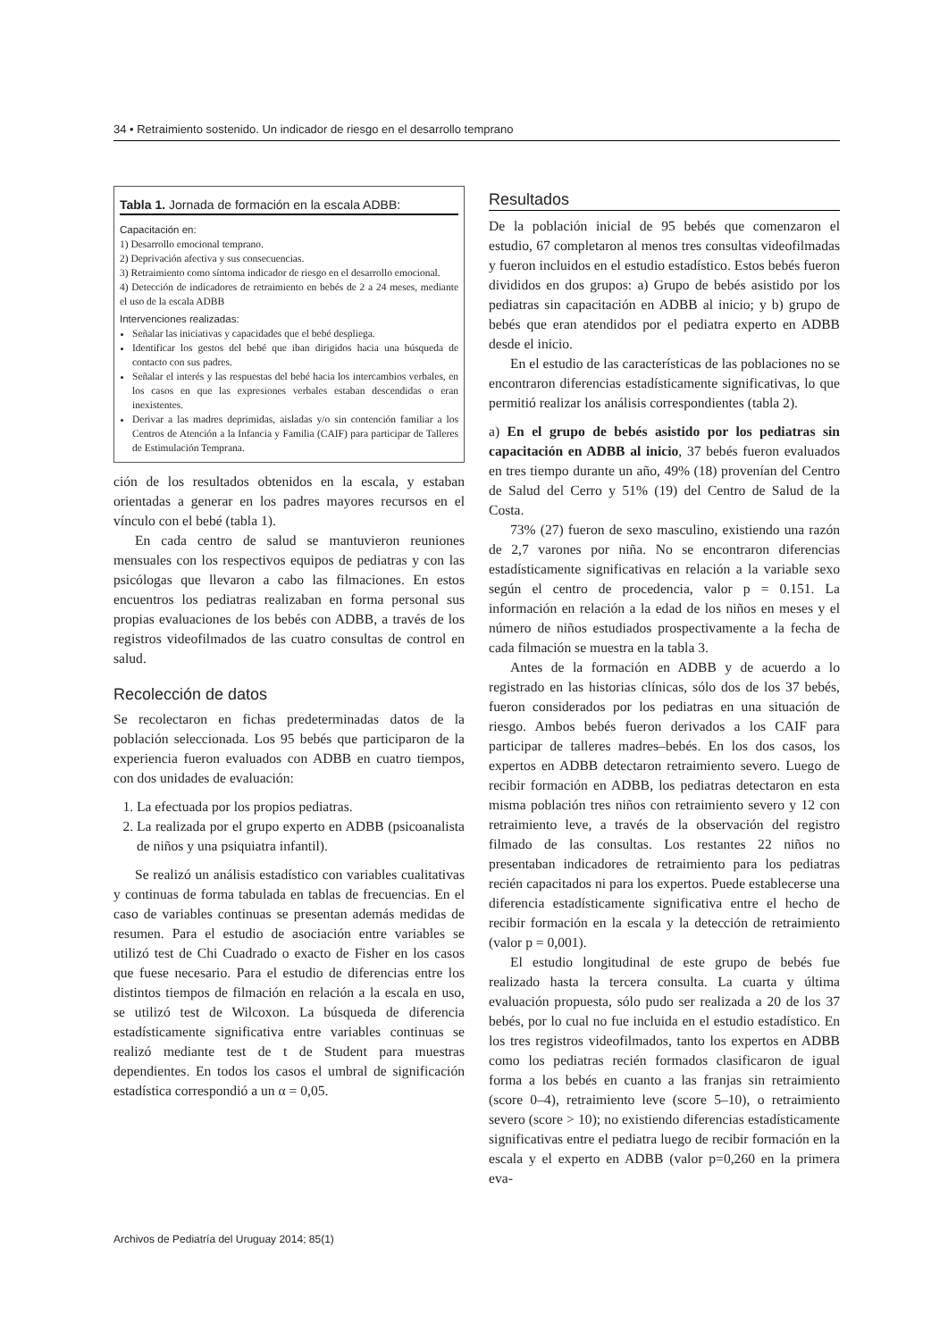34 • Retraimiento sostenido. Un indicador de riesgo en el desarrollo temprano
Tabla 1. Jornada de formación en la escala ADBB:
Capacitación en:
1) Desarrollo emocional temprano.
2) Deprivación afectiva y sus consecuencias.
3) Retraimiento como síntoma indicador de riesgo en el desarrollo emocional.
4) Detección de indicadores de retraimiento en bebés de 2 a 24 meses, mediante el uso de la escala ADBB
Intervenciones realizadas:
Señalar las iniciativas y capacidades que el bebé despliega.
Identificar los gestos del bebé que iban dirigidos hacia una búsqueda de contacto con sus padres.
Señalar el interés y las respuestas del bebé hacia los intercambios verbales, en los casos en que las expresiones verbales estaban descendidas o eran inexistentes.
Derivar a las madres deprimidas, aisladas y/o sin contención familiar a los Centros de Atención a la Infancia y Familia (CAIF) para participar de Talleres de Estimulación Temprana.
ción de los resultados obtenidos en la escala, y estaban orientadas a generar en los padres mayores recursos en el vínculo con el bebé (tabla 1).
En cada centro de salud se mantuvieron reuniones mensuales con los respectivos equipos de pediatras y con las psicólogas que llevaron a cabo las filmaciones. En estos encuentros los pediatras realizaban en forma personal sus propias evaluaciones de los bebés con ADBB, a través de los registros videofilmados de las cuatro consultas de control en salud.
Recolección de datos
Se recolectaron en fichas predeterminadas datos de la población seleccionada. Los 95 bebés que participaron de la experiencia fueron evaluados con ADBB en cuatro tiempos, con dos unidades de evaluación:
1. La efectuada por los propios pediatras.
2. La realizada por el grupo experto en ADBB (psicoanalista de niños y una psiquiatra infantil).
Se realizó un análisis estadístico con variables cualitativas y continuas de forma tabulada en tablas de frecuencias. En el caso de variables continuas se presentan además medidas de resumen. Para el estudio de asociación entre variables se utilizó test de Chi Cuadrado o exacto de Fisher en los casos que fuese necesario. Para el estudio de diferencias entre los distintos tiempos de filmación en relación a la escala en uso, se utilizó test de Wilcoxon. La búsqueda de diferencia estadísticamente significativa entre variables continuas se realizó mediante test de t de Student para muestras dependientes. En todos los casos el umbral de significación estadística correspondió a un α = 0,05.
Resultados
De la población inicial de 95 bebés que comenzaron el estudio, 67 completaron al menos tres consultas videofilmadas y fueron incluidos en el estudio estadístico. Estos bebés fueron divididos en dos grupos: a) Grupo de bebés asistido por los pediatras sin capacitación en ADBB al inicio; y b) grupo de bebés que eran atendidos por el pediatra experto en ADBB desde el inicio.
En el estudio de las características de las poblaciones no se encontraron diferencias estadísticamente significativas, lo que permitió realizar los análisis correspondientes (tabla 2).
a) En el grupo de bebés asistido por los pediatras sin capacitación en ADBB al inicio, 37 bebés fueron evaluados en tres tiempo durante un año, 49% (18) provenían del Centro de Salud del Cerro y 51% (19) del Centro de Salud de la Costa.
73% (27) fueron de sexo masculino, existiendo una razón de 2,7 varones por niña. No se encontraron diferencias estadísticamente significativas en relación a la variable sexo según el centro de procedencia, valor p = 0.151. La información en relación a la edad de los niños en meses y el número de niños estudiados prospectivamente a la fecha de cada filmación se muestra en la tabla 3.
Antes de la formación en ADBB y de acuerdo a lo registrado en las historias clínicas, sólo dos de los 37 bebés, fueron considerados por los pediatras en una situación de riesgo. Ambos bebés fueron derivados a los CAIF para participar de talleres madres–bebés. En los dos casos, los expertos en ADBB detectaron retraimiento severo. Luego de recibir formación en ADBB, los pediatras detectaron en esta misma población tres niños con retraimiento severo y 12 con retraimiento leve, a través de la observación del registro filmado de las consultas. Los restantes 22 niños no presentaban indicadores de retraimiento para los pediatras recién capacitados ni para los expertos. Puede establecerse una diferencia estadísticamente significativa entre el hecho de recibir formación en la escala y la detección de retraimiento (valor p = 0,001).
El estudio longitudinal de este grupo de bebés fue realizado hasta la tercera consulta. La cuarta y última evaluación propuesta, sólo pudo ser realizada a 20 de los 37 bebés, por lo cual no fue incluida en el estudio estadístico. En los tres registros videofilmados, tanto los expertos en ADBB como los pediatras recién formados clasificaron de igual forma a los bebés en cuanto a las franjas sin retraimiento (score 0–4), retraimiento leve (score 5–10), o retraimiento severo (score > 10); no existiendo diferencias estadísticamente significativas entre el pediatra luego de recibir formación en la escala y el experto en ADBB (valor p=0,260 en la primera eva-
Archivos de Pediatría del Uruguay 2014; 85(1)